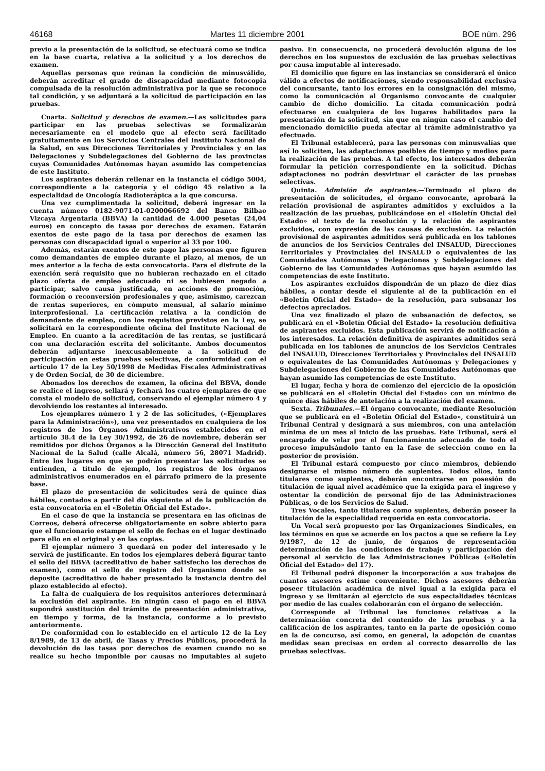46168 Martes 11 diciembre 2001 BOE núm. 296
previo a la presentación de la solicitud, se efectuará como se indica en la base cuarta, relativa a la solicitud y a los derechos de examen.
Aquellas personas que reúnan la condición de minusválido, deberán acreditar el grado de discapacidad mediante fotocopia compulsada de la resolución administrativa por la que se reconoce tal condición, y se adjuntará a la solicitud de participación en las pruebas.
Cuarta. Solicitud y derechos de examen.—Las solicitudes para participar en las pruebas selectivas se formalizarán necesariamente en el modelo que al efecto será facilitado gratuitamente en los Servicios Centrales del Instituto Nacional de la Salud, en sus Direcciones Territoriales y Provinciales y en las Delegaciones y Subdelegaciones del Gobierno de las provincias cuyas Comunidades Autónomas hayan asumido las competencias de este Instituto.
Los aspirantes deberán rellenar en la instancia el código 5004, correspondiente a la categoría y el código 45 relativo a la especialidad de Oncología Radioterápica a la que concursa.
Una vez cumplimentada la solicitud, deberá ingresar en la cuenta número 0182-9071-01-0200066692 del Banco Bilbao Vizcaya Argentaria (BBVA) la cantidad de 4.000 pesetas (24,04 euros) en concepto de tasas por derechos de examen. Estarán exentos de este pago de la tasa por derechos de examen las personas con discapacidad igual o superior al 33 por 100.
Además, estarán exentos de este pago las personas que figuren como demandantes de empleo durante el plazo, al menos, de un mes anterior a la fecha de esta convocatoria. Para el disfrute de la exención será requisito que no hubieran rechazado en el citado plazo oferta de empleo adecuado ni se hubiesen negado a participar, salvo causa justificada, en acciones de promoción, formación o reconversión profesionales y que, asimismo, carezcan de rentas superiores, en cómputo mensual, al salario mínimo interprofesional. La certificación relativa a la condición de demandante de empleo, con los requisitos previstos en la Ley, se solicitará en la correspondiente oficina del Instituto Nacional de Empleo. En cuanto a la acreditación de las rentas, se justificará con una declaración escrita del solicitante. Ambos documentos deberán adjuntarse inexcusablemente a la solicitud de participación en estas pruebas selectivas, de conformidad con el artículo 17 de la Ley 50/1998 de Medidas Fiscales Administrativas y de Orden Social, de 30 de diciembre.
Abonados los derechos de examen, la oficina del BBVA, donde se realice el ingreso, sellará y fechará los cuatro ejemplares de que consta el modelo de solicitud, conservando el ejemplar número 4 y devolviendo los restantes al interesado.
Los ejemplares número 1 y 2 de las solicitudes, («Ejemplares para la Administración»), una vez presentados en cualquiera de los registros de los Órganos Administrativos establecidos en el artículo 38.4 de la Ley 30/1992, de 26 de noviembre, deberán ser remitidos por dichos Órganos a la Dirección General del Instituto Nacional de la Salud (calle Alcalá, número 56, 28071 Madrid). Entre los lugares en que se podrán presentar las solicitudes se entienden, a título de ejemplo, los registros de los órganos administrativos enumerados en el párrafo primero de la presente base.
El plazo de presentación de solicitudes será de quince días hábiles, contados a partir del día siguiente al de la publicación de esta convocatoria en el «Boletín Oficial del Estado».
En el caso de que la instancia se presentara en las oficinas de Correos, deberá ofrecerse obligatoriamente en sobre abierto para que el funcionario estampe el sello de fechas en el lugar destinado para ello en el original y en las copias.
El ejemplar número 3 quedará en poder del interesado y le servirá de justificante. En todos los ejemplares deberá figurar tanto el sello del BBVA (acreditativo de haber satisfecho los derechos de examen), como el sello de registro del Organismo donde se deposite (acreditativo de haber presentado la instancia dentro del plazo establecido al efecto).
La falta de cualquiera de los requisitos anteriores determinará la exclusión del aspirante. En ningún caso el pago en el BBVA supondrá sustitución del trámite de presentación administrativa, en tiempo y forma, de la instancia, conforme a lo previsto anteriormente.
De conformidad con lo establecido en el artículo 12 de la Ley 8/1989, de 13 de abril, de Tasas y Precios Públicos, procederá la devolución de las tasas por derechos de examen cuando no se realice su hecho imponible por causas no imputables al sujeto pasivo. En consecuencia, no procederá devolución alguna de los derechos en los supuestos de exclusión de las pruebas selectivas por causa imputable al interesado.
El domicilio que figure en las instancias se considerará el único válido a efectos de notificaciones, siendo responsabilidad exclusiva del concursante, tanto los errores en la consignación del mismo, como la comunicación al Organismo convocante de cualquier cambio de dicho domicilio. La citada comunicación podrá efectuarse en cualquiera de los lugares habilitados para la presentación de la solicitud, sin que en ningún caso el cambio del mencionado domicilio pueda afectar al trámite administrativo ya efectuado.
El Tribunal establecerá, para las personas con minusvalías que así lo soliciten, las adaptaciones posibles de tiempo y medios para la realización de las pruebas. A tal efecto, los interesados deberán formular la petición correspondiente en la solicitud. Dichas adaptaciones no podrán desvirtuar el carácter de las pruebas selectivas.
Quinta. Admisión de aspirantes.—Terminado el plazo de presentación de solicitudes, el órgano convocante, aprobará la relación provisional de aspirantes admitidos y excluidos a la realización de las pruebas, publicándose en el «Boletín Oficial del Estado» el texto de la resolución y la relación de aspirantes excluidos, con expresión de las causas de exclusión. La relación provisional de aspirantes admitidos será publicada en los tablones de anuncios de los Servicios Centrales del INSALUD, Direcciones Territoriales y Provinciales del INSALUD o equivalentes de las Comunidades Autónomas y Delegaciones y Subdelegaciones del Gobierno de las Comunidades Autónomas que hayan asumido las competencias de este Instituto.
Los aspirantes excluidos dispondrán de un plazo de diez días hábiles, a contar desde el siguiente al de la publicación en el «Boletín Oficial del Estado» de la resolución, para subsanar los defectos apreciados.
Una vez finalizado el plazo de subsanación de defectos, se publicará en el «Boletín Oficial del Estado» la resolución definitiva de aspirantes excluidos. Esta publicación servirá de notificación a los interesados. La relación definitiva de aspirantes admitidos será publicada en los tablones de anuncios de los Servicios Centrales del INSALUD, Direcciones Territoriales y Provinciales del INSALUD o equivalentes de las Comunidades Autónomas y Delegaciones y Subdelegaciones del Gobierno de las Comunidades Autónomas que hayan asumido las competencias de este Instituto.
El lugar, fecha y hora de comienzo del ejercicio de la oposición se publicará en el «Boletín Oficial del Estado» con un mínimo de quince días hábiles de antelación a la realización del examen.
Sexta. Tribunales.—El órgano convocante, mediante Resolución que se publicará en el «Boletín Oficial del Estado», constituirá un Tribunal Central y designará a sus miembros, con una antelación mínima de un mes al inicio de las pruebas. Este Tribunal, será el encargado de velar por el funcionamiento adecuado de todo el proceso impulsándolo tanto en la fase de selección como en la posterior de provisión.
El Tribunal estará compuesto por cinco miembros, debiendo designarse el mismo número de suplentes. Todos ellos, tanto titulares como suplentes, deberán encontrarse en posesión de titulación de igual nivel académico que la exigida para el ingreso y ostentar la condición de personal fijo de las Administraciones Públicas, o de los Servicios de Salud.
Tres Vocales, tanto titulares como suplentes, deberán poseer la titulación de la especialidad requerida en esta convocatoria.
Un Vocal será propuesto por las Organizaciones Sindicales, en los términos en que se acuerde en los pactos a que se refiere la Ley 9/1987, de 12 de junio, de órganos de representación determinación de las condiciones de trabajo y participación del personal al servicio de las Administraciones Públicas («Boletín Oficial del Estado» del 17).
El Tribunal podrá disponer la incorporación a sus trabajos de cuantos asesores estime conveniente. Dichos asesores deberán poseer titulación académica de nivel igual a la exigida para el ingreso y se limitarán al ejercicio de sus especialidades técnicas por medio de las cuales colaborarán con el órgano de selección.
Corresponde al Tribunal las funciones relativas a la determinación concreta del contenido de las pruebas y a la calificación de los aspirantes, tanto en la parte de oposición como en la de concurso, así como, en general, la adopción de cuantas medidas sean precisas en orden al correcto desarrollo de las pruebas selectivas.